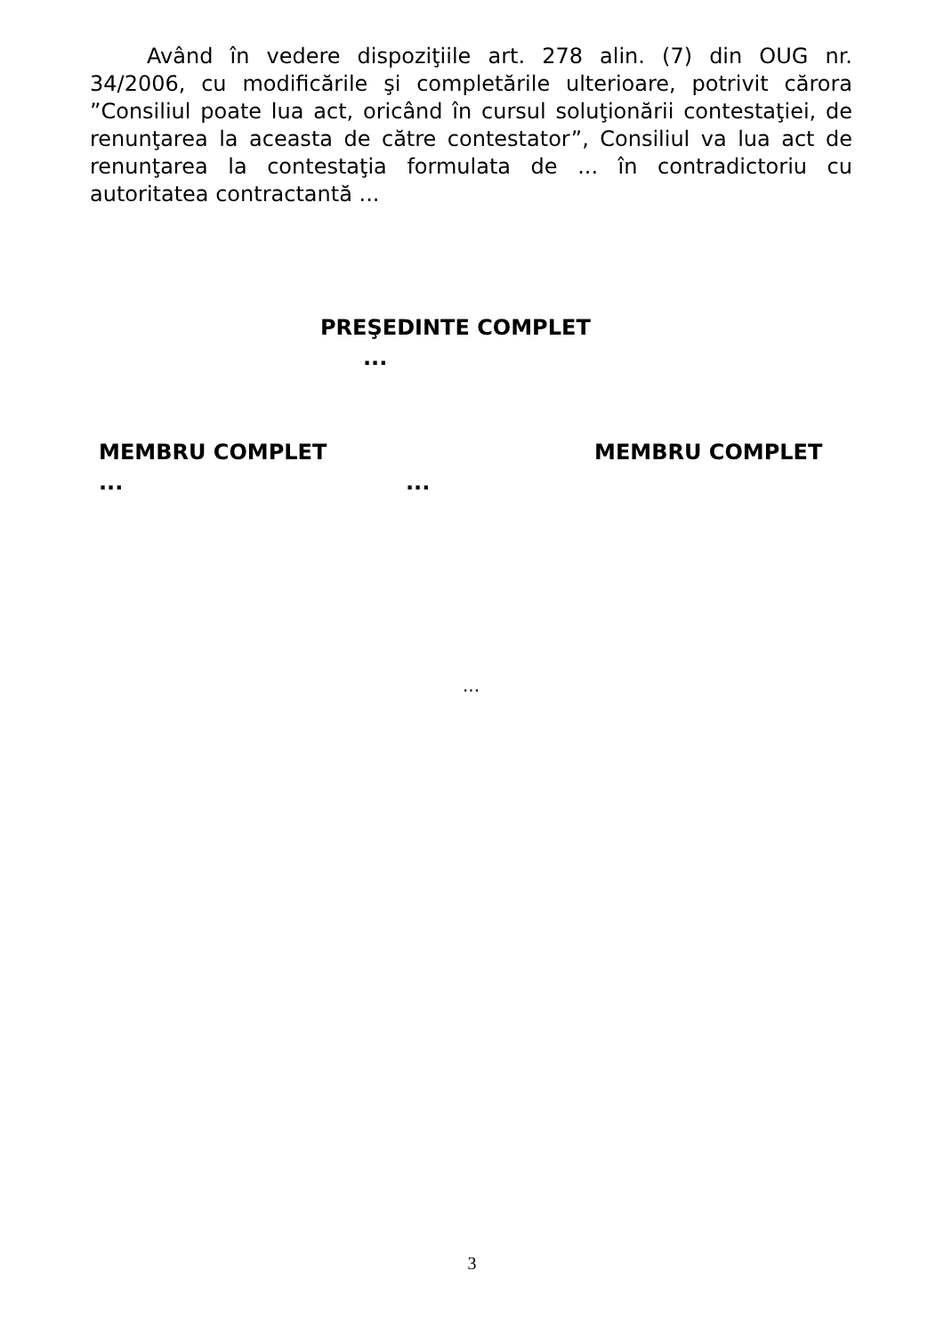Având în vedere dispoziţiile art. 278 alin. (7) din OUG nr. 34/2006, cu modificările şi completările ulterioare, potrivit cărora ”Consiliul poate lua act, oricând în cursul soluţionării contestaţiei, de renunţarea la aceasta de către contestator”, Consiliul va lua act de renunţarea la contestaţia formulata de ... în contradictoriu cu autoritatea contractantă ...
PREŞEDINTE COMPLET
...
MEMBRU COMPLET MEMBRU COMPLET
... ...
...
3